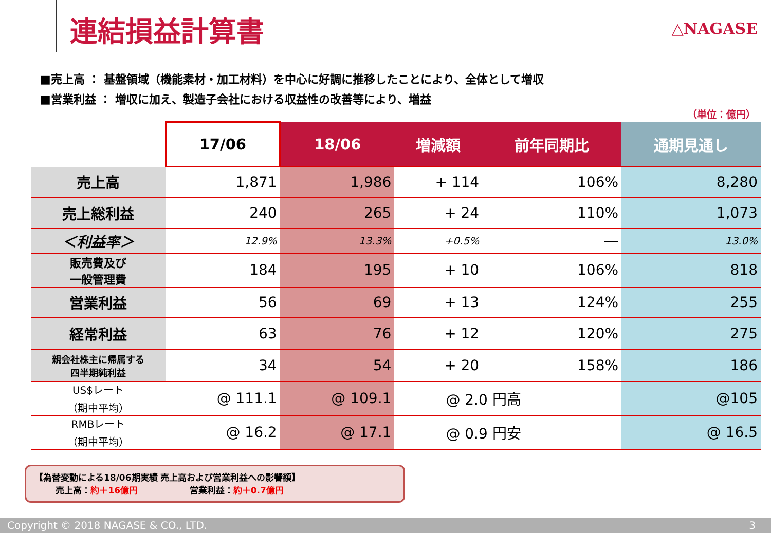連結損益計算書 △NAGASE
■売上高 ： 基盤領域（機能素材・加工材料）を中心に好調に推移したことにより、全体として増収
■営業利益 ： 増収に加え、製造子会社における収益性の改善等により、増益
（単位：億円）
| | 17/06 | 18/06 | 増減額 | 前年同期比 | 通期見通し |
| --- | --- | --- | --- | --- | --- |
| 売上高 | 1,871 | 1,986 | + 114 | 106% | 8,280 |
| 売上総利益 | 240 | 265 | + 24 | 110% | 1,073 |
| ＜利益率＞ | 12.9% | 13.3% | +0.5% | ― | 13.0% |
| 販売費及び 一般管理費 | 184 | 195 | + 10 | 106% | 818 |
| 営業利益 | 56 | 69 | + 13 | 124% | 255 |
| 経常利益 | 63 | 76 | + 12 | 120% | 275 |
| 親会社株主に帰属する 四半期純利益 | 34 | 54 | + 20 | 158% | 186 |
| US$レート （期中平均） | @ 111.1 | @ 109.1 | @ 2.0 円高 | | @105 |
| RMBレート （期中平均） | @ 16.2 | @ 17.1 | @ 0.9 円安 | | @ 16.5 |
【為替変動による18/06期実績 売上高および営業利益への影響額】
売上高：約＋16億円 営業利益：約＋0.7億円
Copyright © 2018 NAGASE & CO., LTD. 3